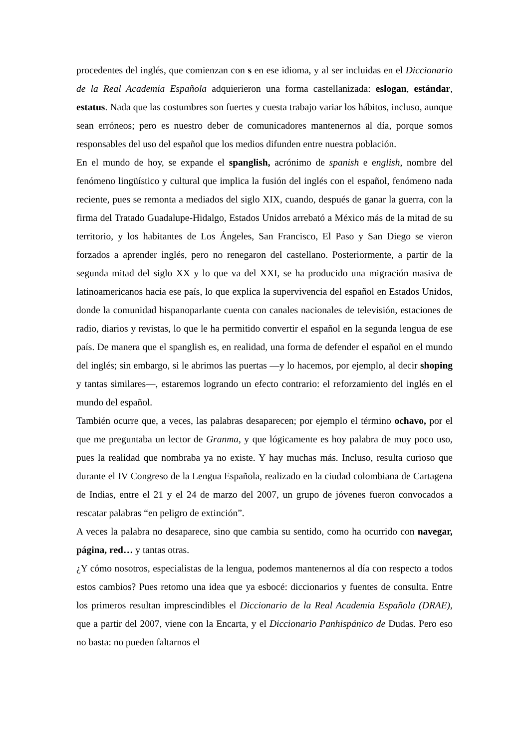procedentes del inglés, que comienzan con s en ese idioma, y al ser incluidas en el Diccionario de la Real Academia Española adquierieron una forma castellanizada: eslogan, estándar, estatus. Nada que las costumbres son fuertes y cuesta trabajo variar los hábitos, incluso, aunque sean erróneos; pero es nuestro deber de comunicadores mantenernos al día, porque somos responsables del uso del español que los medios difunden entre nuestra población.
En el mundo de hoy, se expande el spanglish, acrónimo de spanish e english, nombre del fenómeno lingüístico y cultural que implica la fusión del inglés con el español, fenómeno nada reciente, pues se remonta a mediados del siglo XIX, cuando, después de ganar la guerra, con la firma del Tratado Guadalupe-Hidalgo, Estados Unidos arrebató a México más de la mitad de su territorio, y los habitantes de Los Ángeles, San Francisco, El Paso y San Diego se vieron forzados a aprender inglés, pero no renegaron del castellano. Posteriormente, a partir de la segunda mitad del siglo XX y lo que va del XXI, se ha producido una migración masiva de latinoamericanos hacia ese país, lo que explica la supervivencia del español en Estados Unidos, donde la comunidad hispanoparlante cuenta con canales nacionales de televisión, estaciones de radio, diarios y revistas, lo que le ha permitido convertir el español en la segunda lengua de ese país. De manera que el spanglish es, en realidad, una forma de defender el español en el mundo del inglés; sin embargo, si le abrimos las puertas —y lo hacemos, por ejemplo, al decir shoping y tantas similares—, estaremos logrando un efecto contrario: el reforzamiento del inglés en el mundo del español.
También ocurre que, a veces, las palabras desaparecen; por ejemplo el término ochavo, por el que me preguntaba un lector de Granma, y que lógicamente es hoy palabra de muy poco uso, pues la realidad que nombraba ya no existe. Y hay muchas más. Incluso, resulta curioso que durante el IV Congreso de la Lengua Española, realizado en la ciudad colombiana de Cartagena de Indias, entre el 21 y el 24 de marzo del 2007, un grupo de jóvenes fueron convocados a rescatar palabras “en peligro de extinción”.
A veces la palabra no desaparece, sino que cambia su sentido, como ha ocurrido con navegar, página, red… y tantas otras.
¿Y cómo nosotros, especialistas de la lengua, podemos mantenernos al día con respecto a todos estos cambios? Pues retomo una idea que ya esbocé: diccionarios y fuentes de consulta. Entre los primeros resultan imprescindibles el Diccionario de la Real Academia Española (DRAE), que a partir del 2007, viene con la Encarta, y el Diccionario Panhispánico de Dudas. Pero eso no basta: no pueden faltarnos el